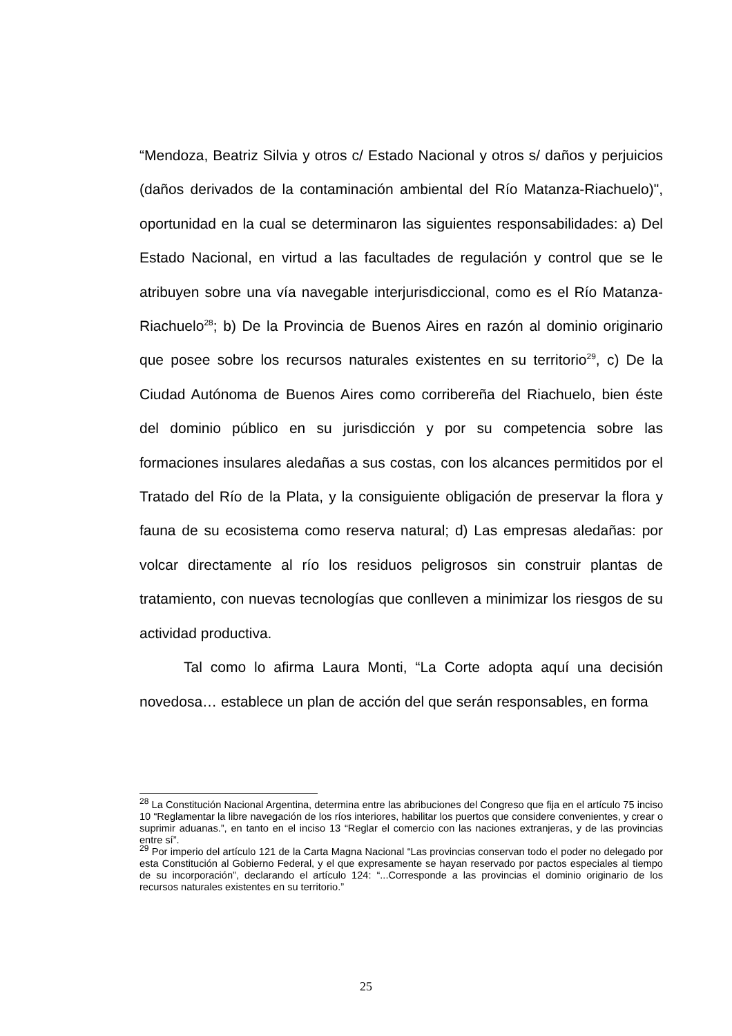“Mendoza, Beatriz Silvia y otros c/ Estado Nacional y otros s/ daños y perjuicios (daños derivados de la contaminación ambiental del Río Matanza-Riachuelo)", oportunidad en la cual se determinaron las siguientes responsabilidades: a) Del Estado Nacional, en virtud a las facultades de regulación y control que se le atribuyen sobre una vía navegable interjurisdiccional, como es el Río Matanza-Riachuelo<sup>28</sup>; b) De la Provincia de Buenos Aires en razón al dominio originario que posee sobre los recursos naturales existentes en su territorio<sup>29</sup>, c) De la Ciudad Autónoma de Buenos Aires como corribereña del Riachuelo, bien éste del dominio público en su jurisdicción y por su competencia sobre las formaciones insulares aledañas a sus costas, con los alcances permitidos por el Tratado del Río de la Plata, y la consiguiente obligación de preservar la flora y fauna de su ecosistema como reserva natural; d) Las empresas aledañas: por volcar directamente al río los residuos peligrosos sin construir plantas de tratamiento, con nuevas tecnologías que conlleven a minimizar los riesgos de su actividad productiva.
Tal como lo afirma Laura Monti, “La Corte adopta aquí una decisión novedosa… establece un plan de acción del que serán responsables, en forma
<sup>28</sup> La Constitución Nacional Argentina, determina entre las abribuciones del Congreso que fija en el artículo 75 inciso 10 “Reglamentar la libre navegación de los ríos interiores, habilitar los puertos que considere convenientes, y crear o suprimir aduanas.”, en tanto en el inciso 13 “Reglar el comercio con las naciones extranjeras, y de las provincias entre sí”.
<sup>29</sup> Por imperio del artículo 121 de la Carta Magna Nacional “Las provincias conservan todo el poder no delegado por esta Constitución al Gobierno Federal, y el que expresamente se hayan reservado por pactos especiales al tiempo de su incorporación”, declarando el artículo 124: “...Corresponde a las provincias el dominio originario de los recursos naturales existentes en su territorio.”
25